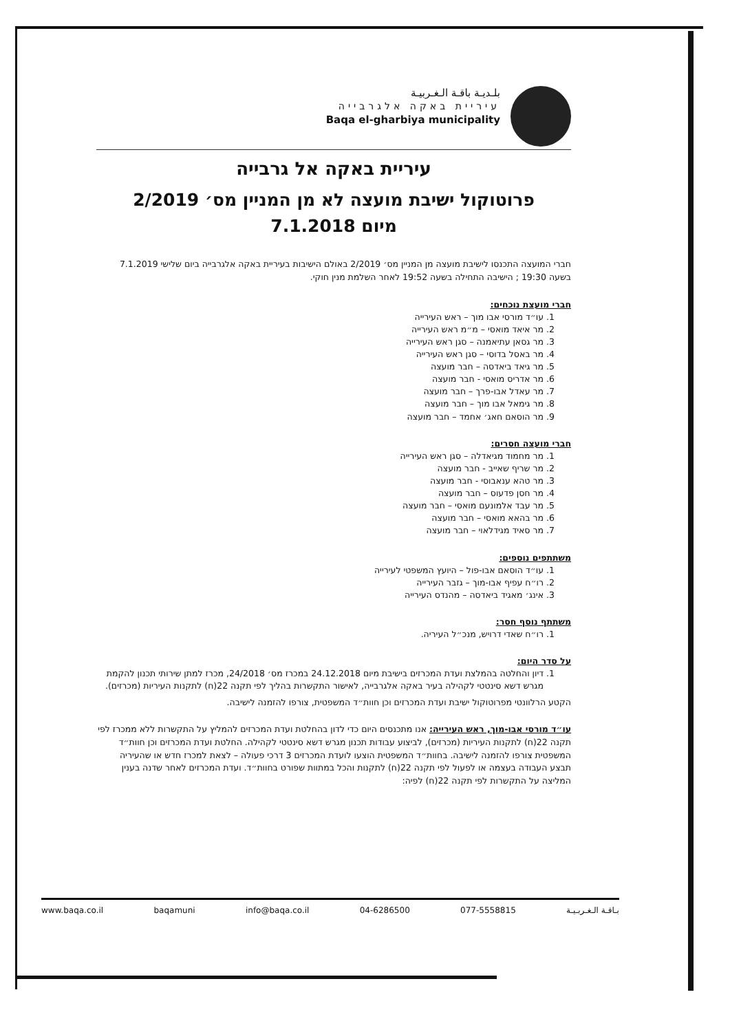بلـديـة باقـة الـغـربيـة
עיריית באקה אלגרבייה
Baqa el-gharbiya municipality
עיריית באקה אל גרבייה
פרוטוקול ישיבת מועצה לא מן המניין מס׳ 2/2019
מיום 7.1.2018
חברי המועצה התכנסו לישיבת מועצה מן המניין מס׳ 2/2019 באולם הישיבות בעיריית באקה אלגרבייה ביום שלישי 7.1.2019 בשעה 19:30 ; הישיבה התחילה בשעה 19:52 לאחר השלמת מנין חוקי.
חברי מועצת נוכחים:
1. עו״ד מורסי אבו מוך – ראש העירייה
2. מר איאד מואסי – מ״מ ראש העירייה
3. מר גסאן עתיאמנה – סגן ראש העירייה
4. מר באסל בדוסי – סגן ראש העירייה
5. מר גיאד ביאדסה – חבר מועצה
6. מר אדריס מואסי - חבר מועצה
7. מר עאדל אבו-פרך – חבר מועצה
8. מר גימאל אבו מוך – חבר מועצה
9. מר הוסאם חאג׳ אחמד – חבר מועצה
חברי מועצה חסרים:
1. מר מחמוד מגיאדלה – סגן ראש העירייה
2. מר שריף שאייב - חבר מועצה
3. מר טהא ענאבוסי - חבר מועצה
4. מר חסן פדעוס – חבר מועצה
5. מר עבד אלמונעם מואסי – חבר מועצה
6. מר בהאא מואסי – חבר מועצה
7. מר סאיד מגידלאוי – חבר מועצה
משתתפים נוספים:
1. עו״ד הוסאם אבו-פול – היועץ המשפטי לעירייה
2. רו״ח עפיף אבו-מוך – גזבר העירייה
3. אינג׳ מאגיד ביאדסה – מהנדס העירייה
משתתף נוסף חסר:
1. רו״ח שאדי דרויש, מנכ״ל העיריה.
על סדר היום:
1. דיון והחלטה בהמלצת ועדת המכרזים בישיבת מיום 24.12.2018 במכרז מס׳ 24/2018, מכרז למתן שירותי תכנון להקמת מגרש דשא סינטטי לקהילה בעיר באקה אלגרבייה, לאישור התקשרות בהליך לפי תקנה 22(ח) לתקנות העיריות (מכרזים).
הקטע הרלוונטי מפרוטוקול ישיבת ועדת המכרזים וכן חוות״ד המשפטית, צורפו להזמנה לישיבה.
עו״ד מורסי אבו-מוך, ראש העירייה: אנו מתכנסים היום כדי לדון בהחלטת ועדת המכרזים להמליץ על התקשרות ללא ממכרז לפי תקנה 22(ח) לתקנות העיריות (מכרזים), לביצוע עבודות תכנון מגרש דשא סינטטי לקהילה. החלטת ועדת המכרזים וכן חוות״ד המשפטית צורפו להזמנה לישיבה. בחוות״ד המשפטית הוצעו לועדת המכרזים 3 דרכי פעולה – לצאת למכרז חדש או שהעיריה תבצע העבודה בעצמה או לפעול לפי תקנה 22(ח) לתקנות והכל במתוות שפורט בחוות״ד. ועדת המכרזים לאחר שדנה בענין המליצה על התקשרות לפי תקנה 22(ח) לפיה:
www.baqa.co.il baqamuni info@baqa.co.il 04-6286500 077-5558815 بـاقـة الـغـربـيـة